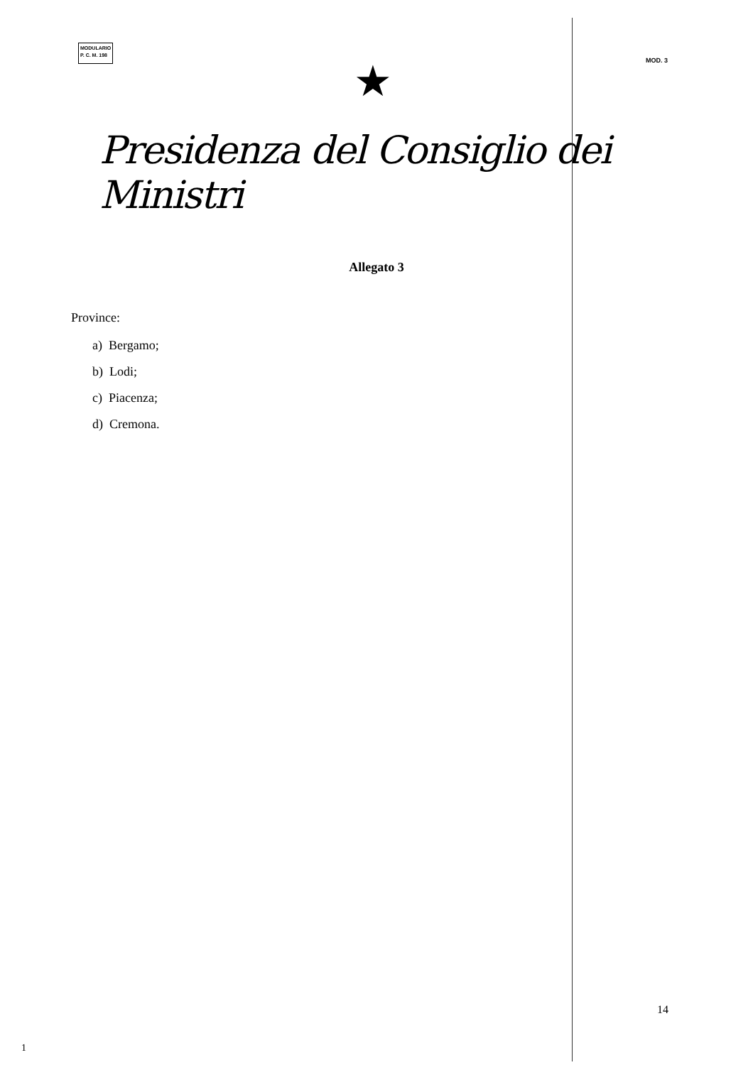MODULARIO
P. C. M. 198
MOD. 3
★
Presidenza del Consiglio dei Ministri
Allegato 3
Province:
a) Bergamo;
b) Lodi;
c) Piacenza;
d) Cremona.
14
1